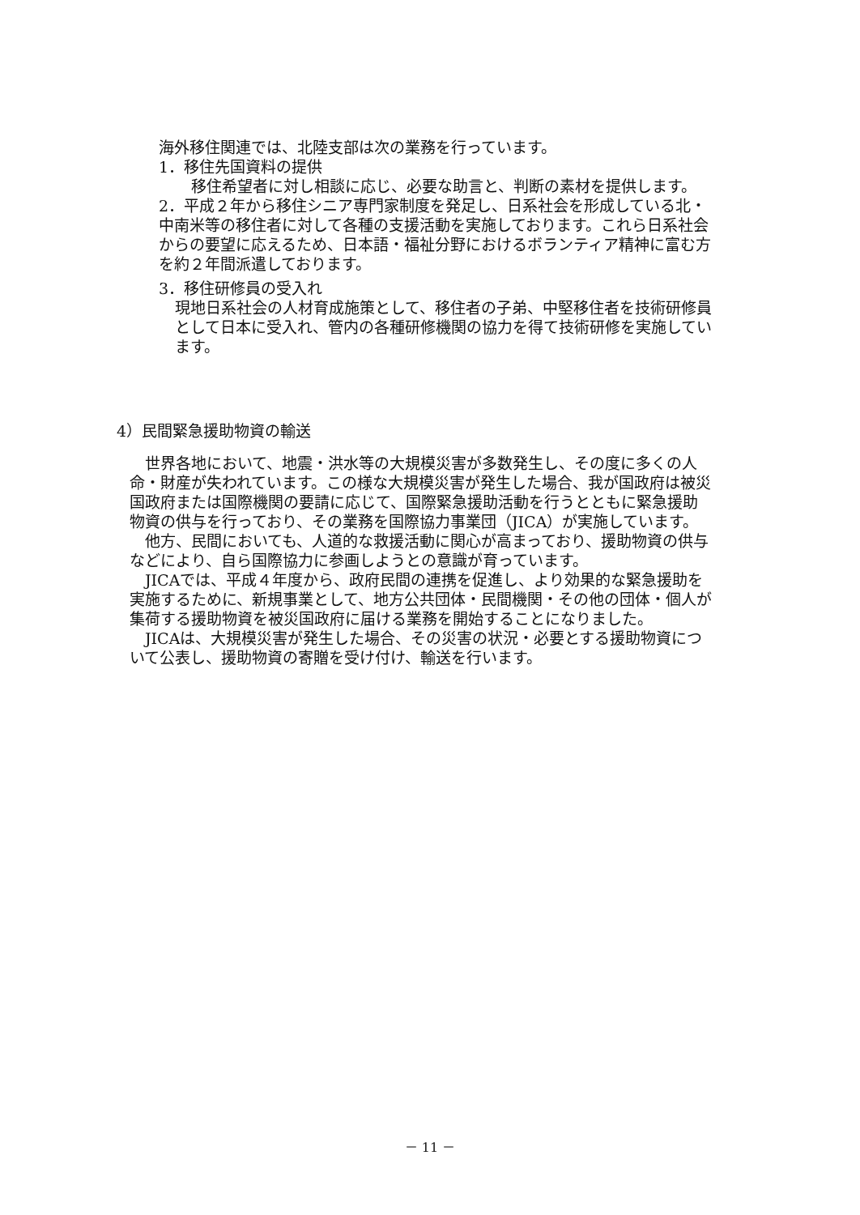海外移住関連では、北陸支部は次の業務を行っています。
1．移住先国資料の提供
移住希望者に対し相談に応じ、必要な助言と、判断の素材を提供します。
2．平成２年から移住シニア専門家制度を発足し、日系社会を形成している北・中南米等の移住者に対して各種の支援活動を実施しております。これら日系社会からの要望に応えるため、日本語・福祉分野におけるボランティア精神に富む方を約２年間派遣しております。
3．移住研修員の受入れ
現地日系社会の人材育成施策として、移住者の子弟、中堅移住者を技術研修員として日本に受入れ、管内の各種研修機関の協力を得て技術研修を実施しています。
4）民間緊急援助物資の輸送
　世界各地において、地震・洪水等の大規模災害が多数発生し、その度に多くの人命・財産が失われています。この様な大規模災害が発生した場合、我が国政府は被災国政府または国際機関の要請に応じて、国際緊急援助活動を行うとともに緊急援助物資の供与を行っており、その業務を国際協力事業団（JICA）が実施しています。
　他方、民間においても、人道的な救援活動に関心が高まっており、援助物資の供与などにより、自ら国際協力に参画しようとの意識が育っています。
　JICAでは、平成４年度から、政府民間の連携を促進し、より効果的な緊急援助を実施するために、新規事業として、地方公共団体・民間機関・その他の団体・個人が集荷する援助物資を被災国政府に届ける業務を開始することになりました。
　JICAは、大規模災害が発生した場合、その災害の状況・必要とする援助物資について公表し、援助物資の寄贈を受け付け、輸送を行います。
－ 11 －